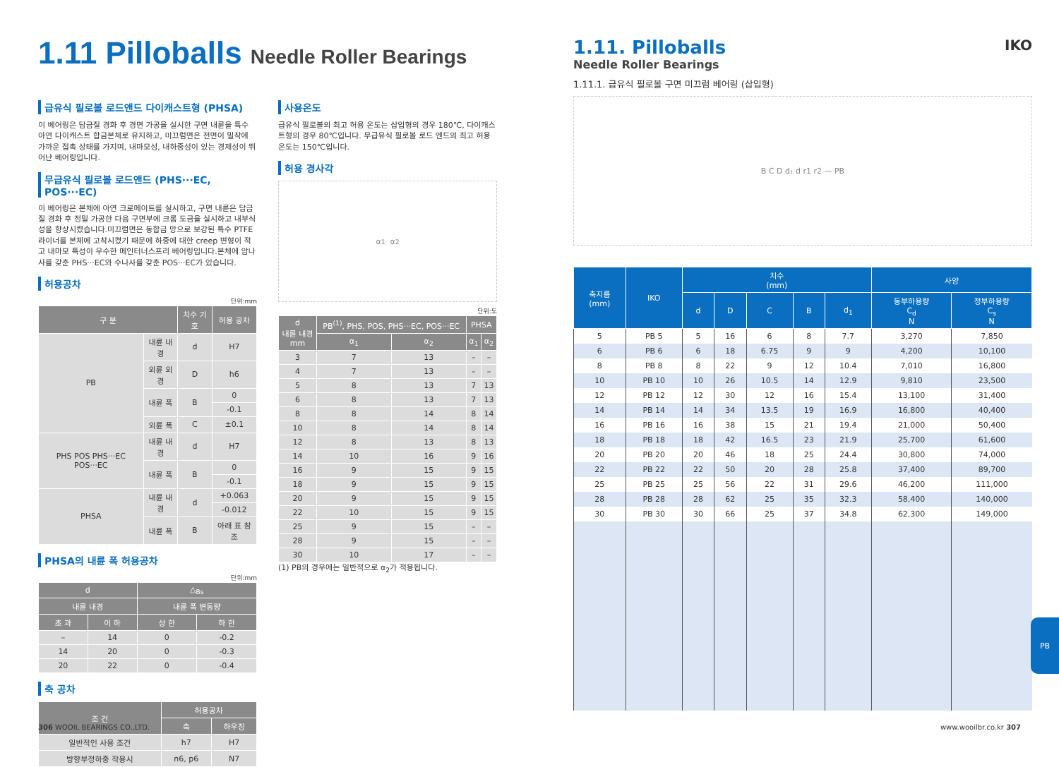1.11 Pilloballs Needle Roller Bearings
급유식 필로볼 로드앤드 다이캐스트형 (PHSA)
이 베어링은 담금질 경화 후 경면 가공을 실시한 구면 내륜을 특수 아연 다이캐스트 합금본체로 유지하고, 미끄럼면은 전면이 밀착에 가까운 접촉 상태를 가지며, 내마모성, 내하중성이 있는 경제성이 뛰어난 베어링입니다.
무급유식 필로볼 로드앤드 (PHS···EC, POS···EC)
이 베어링은 본체에 아연 크로메이트를 실시하고, 구면 내륜은 담금질 경화 후 정밀 가공한 다음 구면부에 크롬 도금을 실시하고 내부식성을 향상시켰습니다.미끄럼면은 동합금 망으로 보강된 특수 PTFE 라이너를 본체에 고착시켰기 때문에 하중에 대한 creep 변형이 적고 내마모 특성이 우수한 메인터너스프리 베어링입니다.본체에 암나사를 갖춘 PHS···EC와 수나사를 갖춘 POS···EC가 있습니다.
허용공차
단위:mm
| 구 분 | | 치수 기호 | 허용 공차 |
| --- | --- | --- | --- |
| PB | 내륜 내경 | d | H7 |
| | 외륜 외경 | D | h6 |
| | 내륜 폭 | B | 0 |
| | | | -0.1 |
| | 외륜 폭 | C | ±0.1 |
| PHS POS PHS···EC POS···EC | 내륜 내경 | d | H7 |
| | 내륜 폭 | B | 0 |
| | | | -0.1 |
| PHSA | 내륜 내경 | d | +0.063 |
| | | | -0.012 |
| | 내륜 폭 | B | 아래 표 참조 |
PHSA의 내륜 폭 허용공차
단위:mm
| d | | △<sub>Bs</sub> | |
| --- | --- | --- | --- |
| 내륜 내경 | | 내륜 폭 변동량 | |
| 초 과 | 이 하 | 상 한 | 하 한 |
| – | 14 | 0 | -0.2 |
| 14 | 20 | 0 | -0.3 |
| 20 | 22 | 0 | -0.4 |
축 공차
| 조 건 | 허용공차 | |
| --- | --- | --- |
| | 축 | 하우징 |
| 일반적인 사용 조건 | h7 | H7 |
| 방향부정하중 작용시 | n6, p6 | N7 |
사용온도
급유식 필로볼의 최고 허용 온도는 삽입형의 경우 180℃, 다이캐스트형의 경우 80℃입니다. 무급유식 필로볼 로드 엔드의 최고 허용 온도는 150℃입니다.
허용 경사각
α<sub>1</sub> α<sub>2</sub>
단위:도
| d 내륜 내경 mm | PB<sup>(1)</sup>, PHS, POS, PHS···EC, POS···EC | | PHSA | |
| --- | --- | --- | --- | --- |
| | α<sub>1</sub> | α<sub>2</sub> | α<sub>1</sub> | α<sub>2</sub> |
| 3 | 7 | 13 | – | – |
| 4 | 7 | 13 | – | – |
| 5 | 8 | 13 | 7 | 13 |
| 6 | 8 | 13 | 7 | 13 |
| 8 | 8 | 14 | 8 | 14 |
| 10 | 8 | 14 | 8 | 14 |
| 12 | 8 | 13 | 8 | 13 |
| 14 | 10 | 16 | 9 | 16 |
| 16 | 9 | 15 | 9 | 15 |
| 18 | 9 | 15 | 9 | 15 |
| 20 | 9 | 15 | 9 | 15 |
| 22 | 10 | 15 | 9 | 15 |
| 25 | 9 | 15 | – | – |
| 28 | 9 | 15 | – | – |
| 30 | 10 | 17 | – | – |
(1) PB의 경우에는 일반적으로 α<sub>2</sub>가 적용됩니다.
1.11. Pilloballs
Needle Roller Bearings
IKO
1.11.1. 급유식 필로볼 구면 미끄럼 베어링 (삽입형)
B C D d₁ d r1 r2 — PB
| 축지름 (mm) | IKO | 치수 (mm) | | | | | 사양 | |
| --- | --- | --- | --- | --- | --- | --- | --- | --- |
| | | d | D | C | B | d<sub>1</sub> | 동부하용량 C<sub>d</sub> N | 정부하용량 C<sub>s</sub> N |
| 5 | PB 5 | 5 | 16 | 6 | 8 | 7.7 | 3,270 | 7,850 |
| 6 | PB 6 | 6 | 18 | 6.75 | 9 | 9 | 4,200 | 10,100 |
| 8 | PB 8 | 8 | 22 | 9 | 12 | 10.4 | 7,010 | 16,800 |
| 10 | PB 10 | 10 | 26 | 10.5 | 14 | 12.9 | 9,810 | 23,500 |
| 12 | PB 12 | 12 | 30 | 12 | 16 | 15.4 | 13,100 | 31,400 |
| 14 | PB 14 | 14 | 34 | 13.5 | 19 | 16.9 | 16,800 | 40,400 |
| 16 | PB 16 | 16 | 38 | 15 | 21 | 19.4 | 21,000 | 50,400 |
| 18 | PB 18 | 18 | 42 | 16.5 | 23 | 21.9 | 25,700 | 61,600 |
| 20 | PB 20 | 20 | 46 | 18 | 25 | 24.4 | 30,800 | 74,000 |
| 22 | PB 22 | 22 | 50 | 20 | 28 | 25.8 | 37,400 | 89,700 |
| 25 | PB 25 | 25 | 56 | 22 | 31 | 29.6 | 46,200 | 111,000 |
| 28 | PB 28 | 28 | 62 | 25 | 35 | 32.3 | 58,400 | 140,000 |
| 30 | PB 30 | 30 | 66 | 25 | 37 | 34.8 | 62,300 | 149,000 |
306 WOOIL BEARINGS CO.,LTD. www.wooilbr.co.kr 307
PB